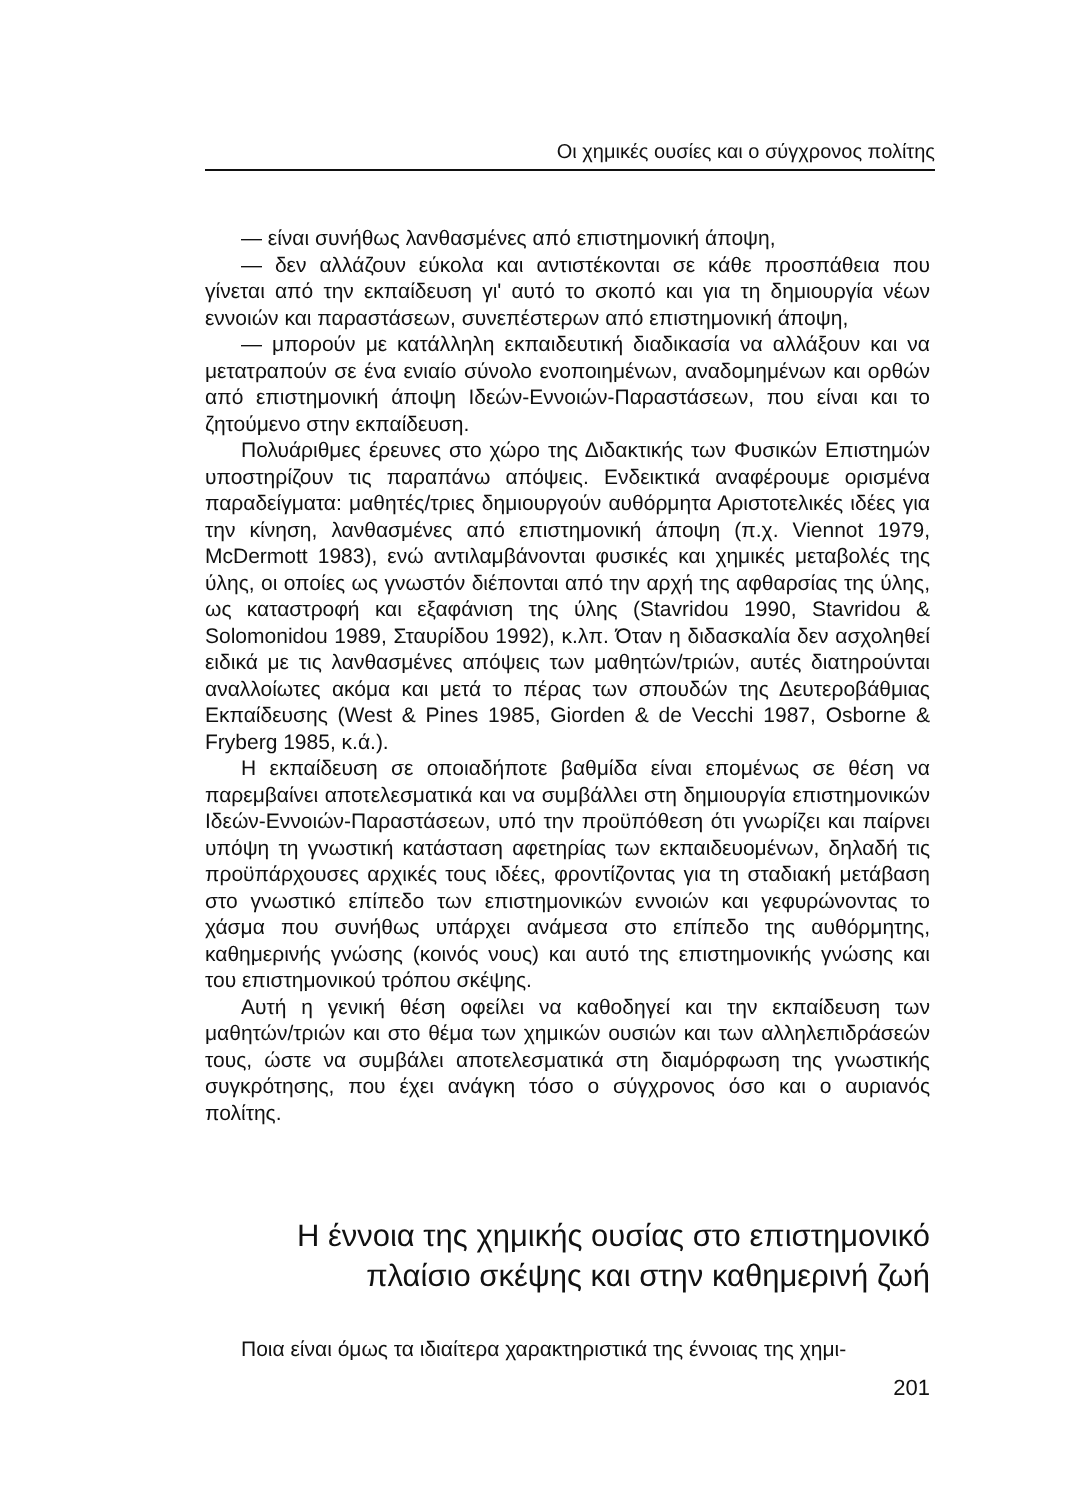Οι χημικές ουσίες και ο σύγχρονος πολίτης
— είναι συνήθως λανθασμένες από επιστημονική άποψη,
— δεν αλλάζουν εύκολα και αντιστέκονται σε κάθε προσπάθεια που γίνεται από την εκπαίδευση γι' αυτό το σκοπό και για τη δημιουργία νέων εννοιών και παραστάσεων, συνεπέστερων από επιστημονική άποψη,
— μπορούν με κατάλληλη εκπαιδευτική διαδικασία να αλλάξουν και να μετατραπούν σε ένα ενιαίο σύνολο ενοποιημένων, αναδομημένων και ορθών από επιστημονική άποψη Ιδεών-Εννοιών-Παραστάσεων, που είναι και το ζητούμενο στην εκπαίδευση.
Πολυάριθμες έρευνες στο χώρο της Διδακτικής των Φυσικών Επιστημών υποστηρίζουν τις παραπάνω απόψεις. Ενδεικτικά αναφέρουμε ορισμένα παραδείγματα: μαθητές/τριες δημιουργούν αυθόρμητα Αριστοτελικές ιδέες για την κίνηση, λανθασμένες από επιστημονική άποψη (π.χ. Viennot 1979, McDermott 1983), ενώ αντιλαμβάνονται φυσικές και χημικές μεταβολές της ύλης, οι οποίες ως γνωστόν διέπονται από την αρχή της αφθαρσίας της ύλης, ως καταστροφή και εξαφάνιση της ύλης (Stavridou 1990, Stavridou & Solomonidou 1989, Σταυρίδου 1992), κ.λπ. Όταν η διδασκαλία δεν ασχοληθεί ειδικά με τις λανθασμένες απόψεις των μαθητών/τριών, αυτές διατηρούνται αναλλοίωτες ακόμα και μετά το πέρας των σπουδών της Δευτεροβάθμιας Εκπαίδευσης (West & Pines 1985, Giorden & de Vecchi 1987, Osborne & Fryberg 1985, κ.ά.).
Η εκπαίδευση σε οποιαδήποτε βαθμίδα είναι επομένως σε θέση να παρεμβαίνει αποτελεσματικά και να συμβάλλει στη δημιουργία επιστημονικών Ιδεών-Εννοιών-Παραστάσεων, υπό την προϋπόθεση ότι γνωρίζει και παίρνει υπόψη τη γνωστική κατάσταση αφετηρίας των εκπαιδευομένων, δηλαδή τις προϋπάρχουσες αρχικές τους ιδέες, φροντίζοντας για τη σταδιακή μετάβαση στο γνωστικό επίπεδο των επιστημονικών εννοιών και γεφυρώνοντας το χάσμα που συνήθως υπάρχει ανάμεσα στο επίπεδο της αυθόρμητης, καθημερινής γνώσης (κοινός νους) και αυτό της επιστημονικής γνώσης και του επιστημονικού τρόπου σκέψης.
Αυτή η γενική θέση οφείλει να καθοδηγεί και την εκπαίδευση των μαθητών/τριών και στο θέμα των χημικών ουσιών και των αλληλεπιδράσεών τους, ώστε να συμβάλει αποτελεσματικά στη διαμόρφωση της γνωστικής συγκρότησης, που έχει ανάγκη τόσο ο σύγχρονος όσο και ο αυριανός πολίτης.
Η έννοια της χημικής ουσίας στο επιστημονικό
πλαίσιο σκέψης και στην καθημερινή ζωή
Ποια είναι όμως τα ιδιαίτερα χαρακτηριστικά της έννοιας της χημι-
201